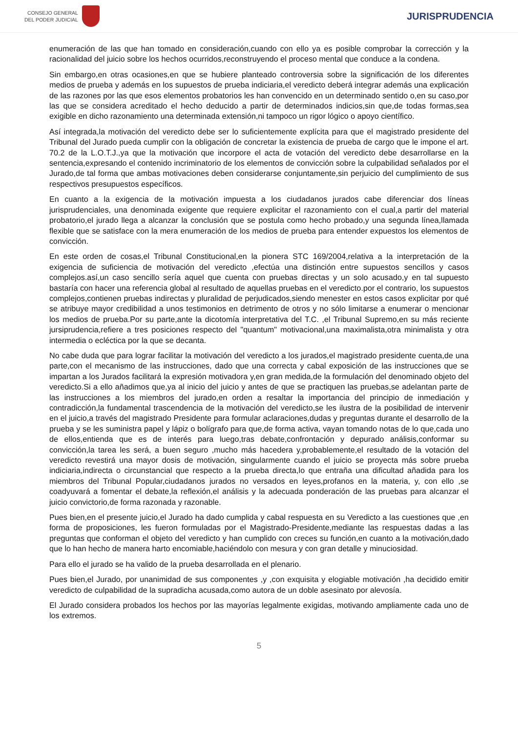CONSEJO GENERAL
DEL PODER JUDICIAL
JURISPRUDENCIA
enumeración de las que han tomado en consideración,cuando con ello ya es posible comprobar la corrección y la racionalidad del juicio sobre los hechos ocurridos,reconstruyendo el proceso mental que conduce a la condena.
Sin embargo,en otras ocasiones,en que se hubiere planteado controversia sobre la significación de los diferentes medios de prueba y además en los supuestos de prueba indiciaria,el veredicto deberá integrar además una explicación de las razones por las que esos elementos probatorios les han convencido en un determinado sentido o,en su caso,por las que se considera acreditado el hecho deducido a partir de determinados indicios,sin que,de todas formas,sea exigible en dicho razonamiento una determinada extensión,ni tampoco un rigor lógico o apoyo científico.
Así integrada,la motivación del veredicto debe ser lo suficientemente explícita para que el magistrado presidente del Tribunal del Jurado pueda cumplir con la obligación de concretar la existencia de prueba de cargo que le impone el art. 70.2 de la L.O.T.J.,ya que la motivación que incorpore el acta de votación del veredicto debe desarrollarse en la sentencia,expresando el contenido incriminatorio de los elementos de convicción sobre la culpabilidad señalados por el Jurado,de tal forma que ambas motivaciones deben considerarse conjuntamente,sin perjuicio del cumplimiento de sus respectivos presupuestos específicos.
En cuanto a la exigencia de la motivación impuesta a los ciudadanos jurados cabe diferenciar dos líneas jurisprudenciales, una denominada exigente que requiere explicitar el razonamiento con el cual,a partir del material probatorio,el jurado llega a alcanzar la conclusión que se postula como hecho probado,y una segunda línea,llamada flexible que se satisface con la mera enumeración de los medios de prueba para entender expuestos los elementos de convicción.
En este orden de cosas,el Tribunal Constitucional,en la pionera STC 169/2004,relativa a la interpretación de la exigencia de suficiencia de motivación del veredicto ,efectúa una distinción entre supuestos sencillos y casos complejos.así,un caso sencillo sería aquel que cuenta con pruebas directas y un solo acusado,y en tal supuesto bastaría con hacer una referencia global al resultado de aquellas pruebas en el veredicto.por el contrario, los supuestos complejos,contienen pruebas indirectas y pluralidad de perjudicados,siendo menester en estos casos explicitar por qué se atribuye mayor credibilidad a unos testimonios en detrimento de otros y no sólo limitarse a enumerar o mencionar los medios de prueba.Por su parte,ante la dicotomía interpretativa del T.C. ,el Tribunal Supremo,en su más reciente jursiprudencia,refiere a tres posiciones respecto del "quantum" motivacional,una maximalista,otra minimalista y otra intermedia o ecléctica por la que se decanta.
No cabe duda que para lograr facilitar la motivación del veredicto a los jurados,el magistrado presidente cuenta,de una parte,con el mecanismo de las instrucciones, dado que una correcta y cabal exposición de las instrucciones que se impartan a los Jurados facilitará la expresión motivadora y,en gran medida,de la formulación del denominado objeto del veredicto.Si a ello añadimos que,ya al inicio del juicio y antes de que se practiquen las pruebas,se adelantan parte de las instrucciones a los miembros del jurado,en orden a resaltar la importancia del principio de inmediación y contradicción,la fundamental trascendencia de la motivación del veredicto,se les ilustra de la posibilidad de intervenir en el juicio,a través del magistrado Presidente para formular aclaraciones,dudas y preguntas durante el desarrollo de la prueba y se les suministra papel y lápiz o bolígrafo para que,de forma activa, vayan tomando notas de lo que,cada uno de ellos,entienda que es de interés para luego,tras debate,confrontación y depurado análisis,conformar su convicción,la tarea les será, a buen seguro ,mucho más hacedera y,probablemente,el resultado de la votación del veredicto revestirá una mayor dosis de motivación, singularmente cuando el juicio se proyecta más sobre prueba indiciaria,indirecta o circunstancial que respecto a la prueba directa,lo que entraña una dificultad añadida para los miembros del Tribunal Popular,ciudadanos jurados no versados en leyes,profanos en la materia, y, con ello ,se coadyuvará a fomentar el debate,la reflexión,el análisis y la adecuada ponderación de las pruebas para alcanzar el juicio convictorio,de forma razonada y razonable.
Pues bien,en el presente juicio,el Jurado ha dado cumplida y cabal respuesta en su Veredicto a las cuestiones que ,en forma de proposiciones, les fueron formuladas por el Magistrado-Presidente,mediante las respuestas dadas a las preguntas que conforman el objeto del veredicto y han cumplido con creces su función,en cuanto a la motivación,dado que lo han hecho de manera harto encomiable,haciéndolo con mesura y con gran detalle y minuciosidad.
Para ello el jurado se ha valido de la prueba desarrollada en el plenario.
Pues bien,el Jurado, por unanimidad de sus componentes ,y ,con exquisita y elogiable motivación ,ha decidido emitir veredicto de culpabilidad de la supradicha acusada,como autora de un doble asesinato por alevosía.
El Jurado considera probados los hechos por las mayorías legalmente exigidas, motivando ampliamente cada uno de los extremos.
5